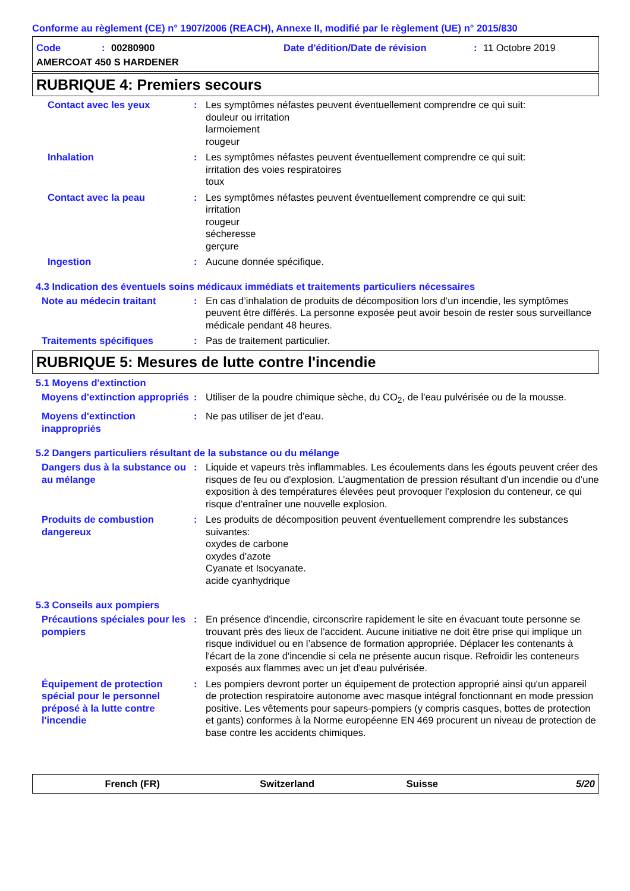Conforme au règlement (CE) n° 1907/2006 (REACH), Annexe II, modifié par le règlement (UE) n° 2015/830
Code: 00280900 Date d'édition/Date de révision: 11 Octobre 2019
AMERCOAT 450 S HARDENER
RUBRIQUE 4: Premiers secours
Contact avec les yeux : Les symptômes néfastes peuvent éventuellement comprendre ce qui suit:
douleur ou irritation
larmoiement
rougeur
Inhalation : Les symptômes néfastes peuvent éventuellement comprendre ce qui suit:
irritation des voies respiratoires
toux
Contact avec la peau : Les symptômes néfastes peuvent éventuellement comprendre ce qui suit:
irritation
rougeur
sécheresse
gerçure
Ingestion : Aucune donnée spécifique.
4.3 Indication des éventuels soins médicaux immédiats et traitements particuliers nécessaires
Note au médecin traitant : En cas d’inhalation de produits de décomposition lors d’un incendie, les symptômes peuvent être différés. La personne exposée peut avoir besoin de rester sous surveillance médicale pendant 48 heures.
Traitements spécifiques : Pas de traitement particulier.
RUBRIQUE 5: Mesures de lutte contre l'incendie
5.1 Moyens d'extinction
Moyens d'extinction appropriés
: Utiliser de la poudre chimique sèche, du CO<sub>2</sub>, de l'eau pulvérisée ou de la mousse.
Moyens d'extinction inappropriés
: Ne pas utiliser de jet d'eau.
5.2 Dangers particuliers résultant de la substance ou du mélange
Dangers dus à la substance ou au mélange
: Liquide et vapeurs très inflammables. Les écoulements dans les égouts peuvent créer des risques de feu ou d'explosion. L’augmentation de pression résultant d’un incendie ou d’une exposition à des températures élevées peut provoquer l’explosion du conteneur, ce qui risque d’entraîner une nouvelle explosion.
Produits de combustion dangereux
: Les produits de décomposition peuvent éventuellement comprendre les substances suivantes:
oxydes de carbone
oxydes d'azote
Cyanate et Isocyanate.
acide cyanhydrique
5.3 Conseils aux pompiers
Précautions spéciales pour les pompiers
: En présence d'incendie, circonscrire rapidement le site en évacuant toute personne se trouvant près des lieux de l'accident. Aucune initiative ne doit être prise qui implique un risque individuel ou en l’absence de formation appropriée. Déplacer les contenants à l'écart de la zone d'incendie si cela ne présente aucun risque. Refroidir les conteneurs exposés aux flammes avec un jet d'eau pulvérisée.
Équipement de protection spécial pour le personnel préposé à la lutte contre l'incendie
: Les pompiers devront porter un équipement de protection approprié ainsi qu'un appareil de protection respiratoire autonome avec masque intégral fonctionnant en mode pression positive. Les vêtements pour sapeurs-pompiers (y compris casques, bottes de protection et gants) conformes à la Norme européenne EN 469 procurent un niveau de protection de base contre les accidents chimiques.
French (FR) Switzerland Suisse 5/20